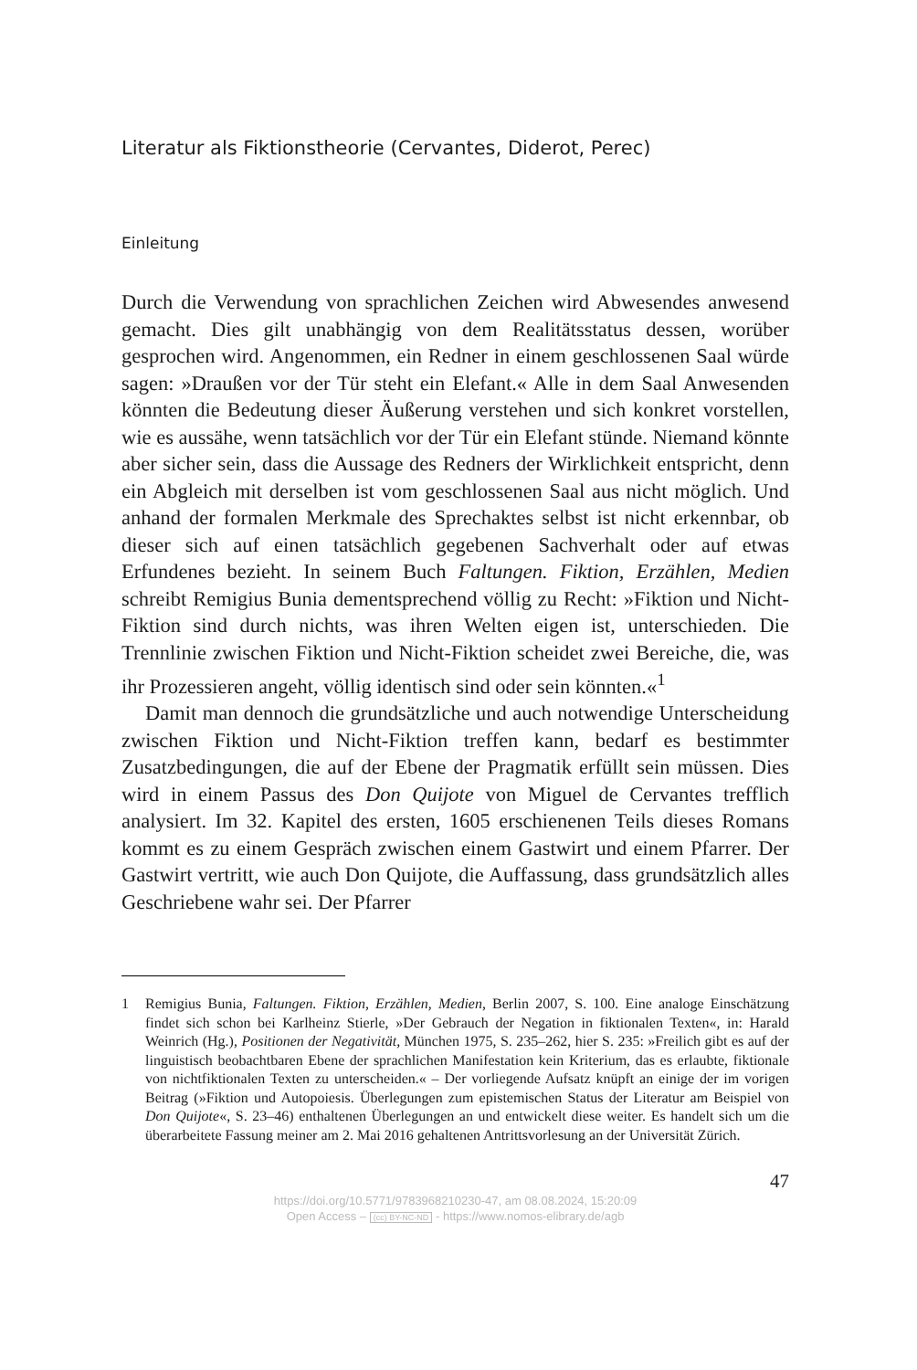Literatur als Fiktionstheorie (Cervantes, Diderot, Perec)
Einleitung
Durch die Verwendung von sprachlichen Zeichen wird Abwesendes anwesend gemacht. Dies gilt unabhängig von dem Realitätsstatus dessen, worüber gesprochen wird. Angenommen, ein Redner in einem geschlossenen Saal würde sagen: »Draußen vor der Tür steht ein Elefant.« Alle in dem Saal Anwesenden könnten die Bedeutung dieser Äußerung verstehen und sich konkret vorstellen, wie es aussähe, wenn tatsächlich vor der Tür ein Elefant stünde. Niemand könnte aber sicher sein, dass die Aussage des Redners der Wirklichkeit entspricht, denn ein Abgleich mit derselben ist vom geschlossenen Saal aus nicht möglich. Und anhand der formalen Merkmale des Sprechaktes selbst ist nicht erkennbar, ob dieser sich auf einen tatsächlich gegebenen Sachverhalt oder auf etwas Erfundenes bezieht. In seinem Buch Faltungen. Fiktion, Erzählen, Medien schreibt Remigius Bunia dementsprechend völlig zu Recht: »Fiktion und Nicht-Fiktion sind durch nichts, was ihren Welten eigen ist, unterschieden. Die Trennlinie zwischen Fiktion und Nicht-Fiktion scheidet zwei Bereiche, die, was ihr Prozessieren angeht, völlig identisch sind oder sein könnten.«<sup>1</sup>
Damit man dennoch die grundsätzliche und auch notwendige Unterscheidung zwischen Fiktion und Nicht-Fiktion treffen kann, bedarf es bestimmter Zusatzbedingungen, die auf der Ebene der Pragmatik erfüllt sein müssen. Dies wird in einem Passus des Don Quijote von Miguel de Cervantes trefflich analysiert. Im 32. Kapitel des ersten, 1605 erschienenen Teils dieses Romans kommt es zu einem Gespräch zwischen einem Gastwirt und einem Pfarrer. Der Gastwirt vertritt, wie auch Don Quijote, die Auffassung, dass grundsätzlich alles Geschriebene wahr sei. Der Pfarrer
1 Remigius Bunia, Faltungen. Fiktion, Erzählen, Medien, Berlin 2007, S. 100. Eine analoge Einschätzung findet sich schon bei Karlheinz Stierle, »Der Gebrauch der Negation in fiktionalen Texten«, in: Harald Weinrich (Hg.), Positionen der Negativität, München 1975, S. 235–262, hier S. 235: »Freilich gibt es auf der linguistisch beobachtbaren Ebene der sprachlichen Manifestation kein Kriterium, das es erlaubte, fiktionale von nichtfiktionalen Texten zu unterscheiden.« – Der vorliegende Aufsatz knüpft an einige der im vorigen Beitrag (»Fiktion und Autopoiesis. Überlegungen zum epistemischen Status der Literatur am Beispiel von Don Quijote«, S. 23–46) enthaltenen Überlegungen an und entwickelt diese weiter. Es handelt sich um die überarbeitete Fassung meiner am 2. Mai 2016 gehaltenen Antrittsvorlesung an der Universität Zürich.
47
https://doi.org/10.5771/9783968210230-47, am 08.08.2024, 15:20:09
Open Access – (cc) BY-NC-ND - https://www.nomos-elibrary.de/agb